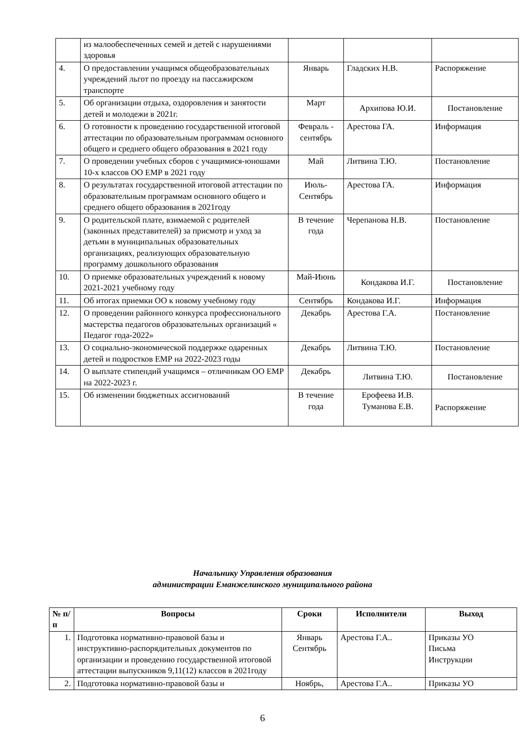| | из малообеспеченных семей и детей с нарушениями здоровья | | | |
| 4. | О предоставлении учащимся общеобразовательных учреждений льгот по проезду на пассажирском транспорте | Январь | Гладских Н.В. | Распоряжение |
| 5. | Об организации отдыха, оздоровления и занятости детей и молодежи в 2021г. | Март | Архипова Ю.И. | Постановление |
| 6. | О готовности к проведению государственной итоговой аттестации по образовательным программам основного общего и среднего общего образования в 2021 году | Февраль - сентябрь | Арестова ГА. | Информация |
| 7. | О проведении учебных сборов с учащимися-юношами 10-х классов ОО ЕМР в 2021 году | Май | Литвина Т.Ю. | Постановление |
| 8. | О результатах государственной итоговой аттестации по образовательным программам основного общего и среднего общего образования в 2021году | Июль-Сентябрь | Арестова ГА. | Информация |
| 9. | О родительской плате, взимаемой с родителей (законных представителей) за присмотр и уход за детьми в муниципальных образовательных организациях, реализующих образовательную программу дошкольного образования | В течение года | Черепанова Н.В. | Постановление |
| 10. | О приемке образовательных учреждений к новому 2021-2021 учебному году | Май-Июнь | Кондакова И.Г. | Постановление |
| 11. | Об итогах приемки ОО к новому учебному году | Сентябрь | Кондакова И.Г. | Информация |
| 12. | О проведении районного конкурса профессионального мастерства педагогов образовательных организаций « Педагог года-2022» | Декабрь | Арестова Г.А. | Постановление |
| 13. | О социально-экономической поддержке одаренных детей и подростков ЕМР на 2022-2023 годы | Декабрь | Литвина Т.Ю. | Постановление |
| 14. | О выплате стипендий учащимся – отличникам ОО ЕМР на 2022-2023 г. | Декабрь | Литвина Т.Ю. | Постановление |
| 15. | Об изменении бюджетных ассигнований | В течение года | Ерофеева И.В. Туманова Е.В. | Распоряжение |
Начальнику Управления образования
администрации Еманжелинского муниципального района
| № п/п | Вопросы | Сроки | Исполнители | Выход |
| --- | --- | --- | --- | --- |
| 1. | Подготовка нормативно-правовой базы и инструктивно-распорядительных документов по организации и проведению государственной итоговой аттестации выпускников 9,11(12) классов в 2021году | Январь Сентябрь | Арестова Г.А.. | Приказы УО Письма Инструкции |
| 2. | Подготовка нормативно-правовой базы и | Ноябрь, | Арестова Г.А.. | Приказы УО |
6